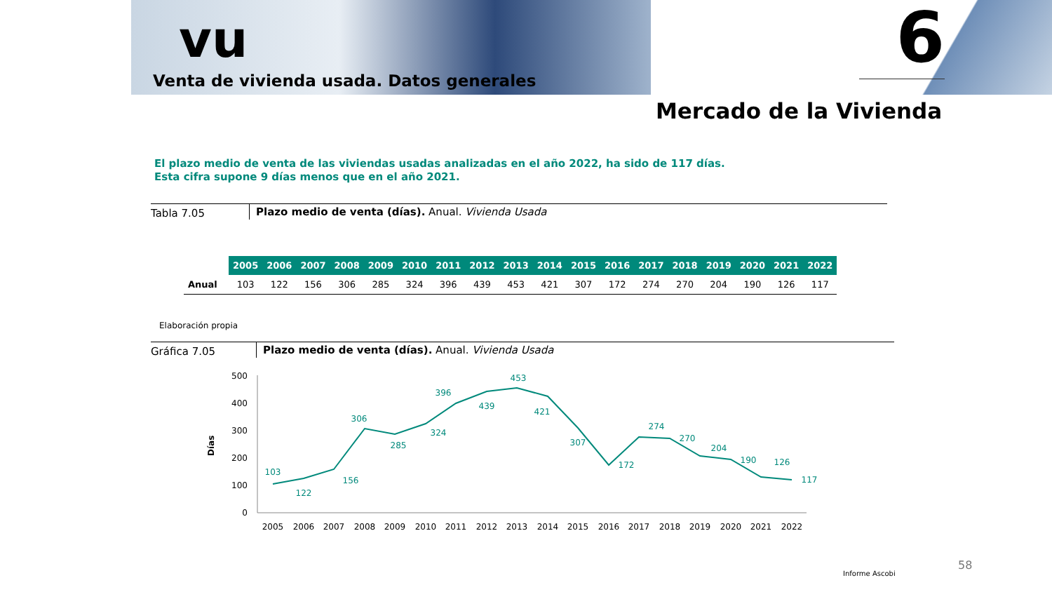vu
Venta de vivienda usada. Datos generales
6
Mercado de la Vivienda
El plazo medio de venta de las viviendas usadas analizadas en el año 2022, ha sido de 117 días.
Esta cifra supone 9 días menos que en el año 2021.
Tabla 7.05 Plazo medio de venta (días). Anual. Vivienda Usada
| | 2005 | 2006 | 2007 | 2008 | 2009 | 2010 | 2011 | 2012 | 2013 | 2014 | 2015 | 2016 | 2017 | 2018 | 2019 | 2020 | 2021 | 2022 |
| --- | --- | --- | --- | --- | --- | --- | --- | --- | --- | --- | --- | --- | --- | --- | --- | --- | --- | --- |
| Anual | 103 | 122 | 156 | 306 | 285 | 324 | 396 | 439 | 453 | 421 | 307 | 172 | 274 | 270 | 204 | 190 | 126 | 117 |
Elaboración propia
Gráfica 7.05 Plazo medio de venta (días). Anual. Vivienda Usada
500
400
300
200
100
0
Días
103
122
156
306
285
324
396
439
453
421
307
172
274
270
204
190
126
117
2005
2006
2007
2008
2009
2010
2011
2012
2013
2014
2015
2016
2017
2018
2019
2020
2021
2022
Informe Ascobi
58